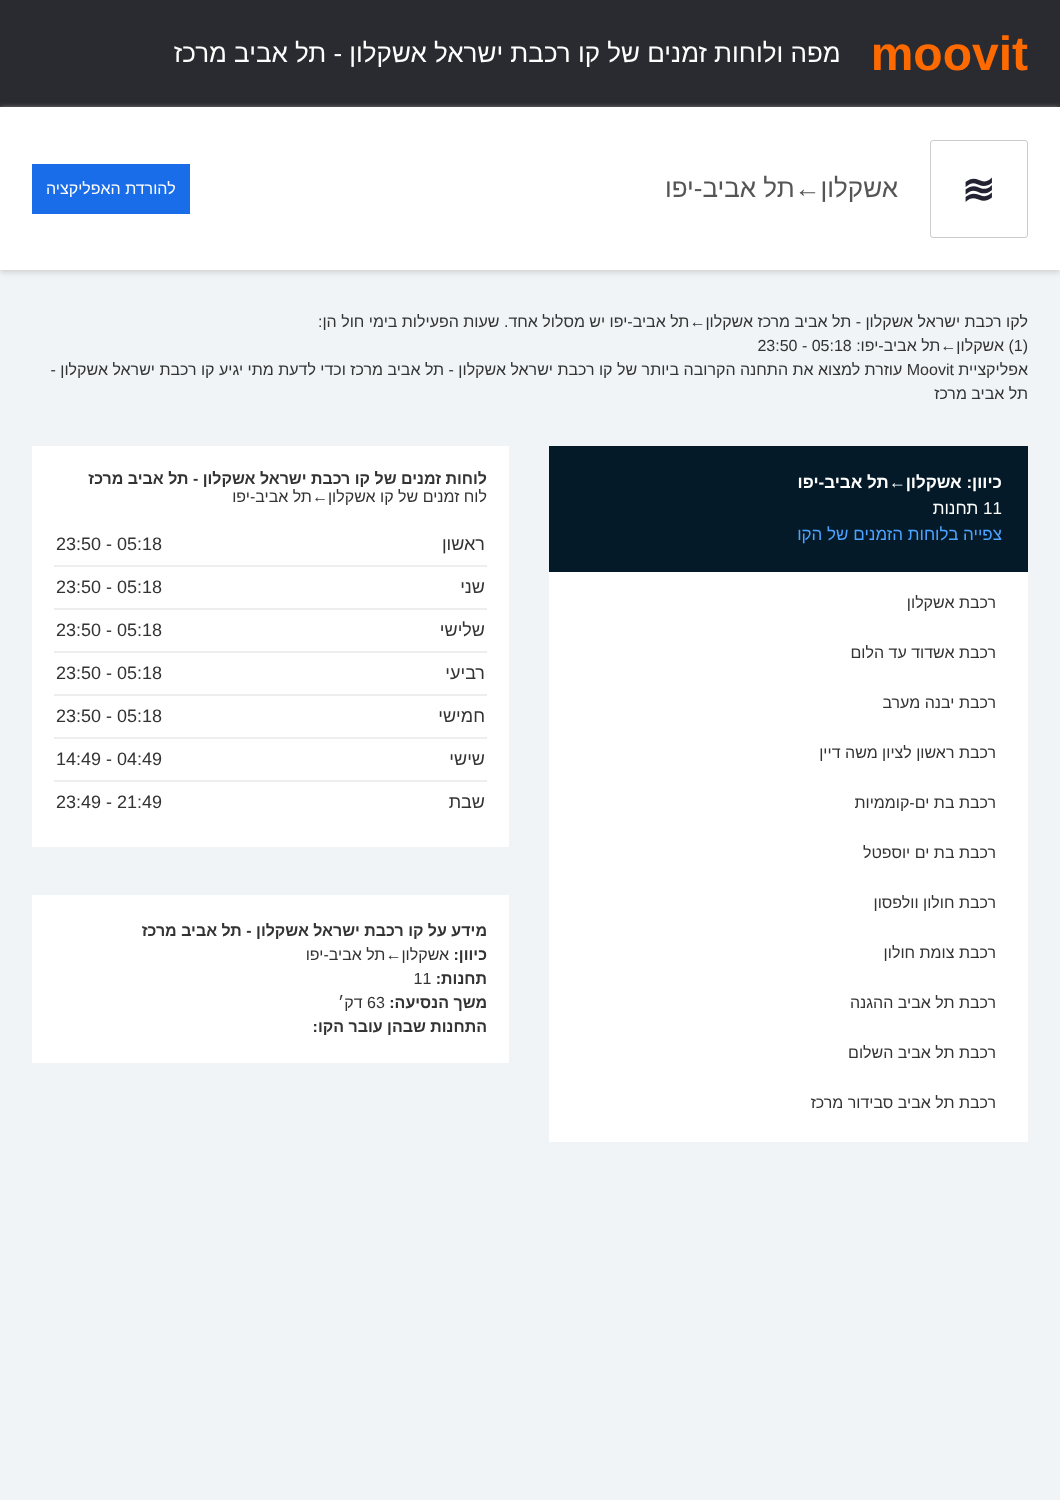moovit
מפה ולוחות זמנים של קו רכבת ישראל אשקלון - תל אביב מרכז
≋
אשקלון←תל אביב-יפו
להורדת האפליקציה
לקו רכבת ישראל אשקלון - תל אביב מרכז אשקלון←תל אביב-יפו יש מסלול אחד. שעות הפעילות בימי חול הן:
(1) אשקלון←תל אביב-יפו: 05:18 - 23:50
אפליקציית Moovit עוזרת למצוא את התחנה הקרובה ביותר של קו רכבת ישראל אשקלון - תל אביב מרכז וכדי לדעת מתי יגיע קו רכבת ישראל אשקלון - תל אביב מרכז
כיוון: אשקלון←תל אביב-יפו
11 תחנות
צפייה בלוחות הזמנים של הקו
רכבת אשקלון
רכבת אשדוד עד הלום
רכבת יבנה מערב
רכבת ראשון לציון משה דיין
רכבת בת ים-קוממיות
רכבת בת ים יוספטל
רכבת חולון וולפסון
רכבת צומת חולון
רכבת תל אביב ההגנה
רכבת תל אביב השלום
רכבת תל אביב סבידור מרכז
לוחות זמנים של קו רכבת ישראל אשקלון - תל אביב מרכז
לוח זמנים של קו אשקלון←תל אביב-יפו
| ראשון | 05:18 - 23:50 |
| שני | 05:18 - 23:50 |
| שלישי | 05:18 - 23:50 |
| רביעי | 05:18 - 23:50 |
| חמישי | 05:18 - 23:50 |
| שישי | 04:49 - 14:49 |
| שבת | 21:49 - 23:49 |
מידע על קו רכבת ישראל אשקלון - תל אביב מרכז
כיוון: אשקלון←תל אביב-יפו
תחנות: 11
משך הנסיעה: 63 דק׳
התחנות שבהן עובר הקו: